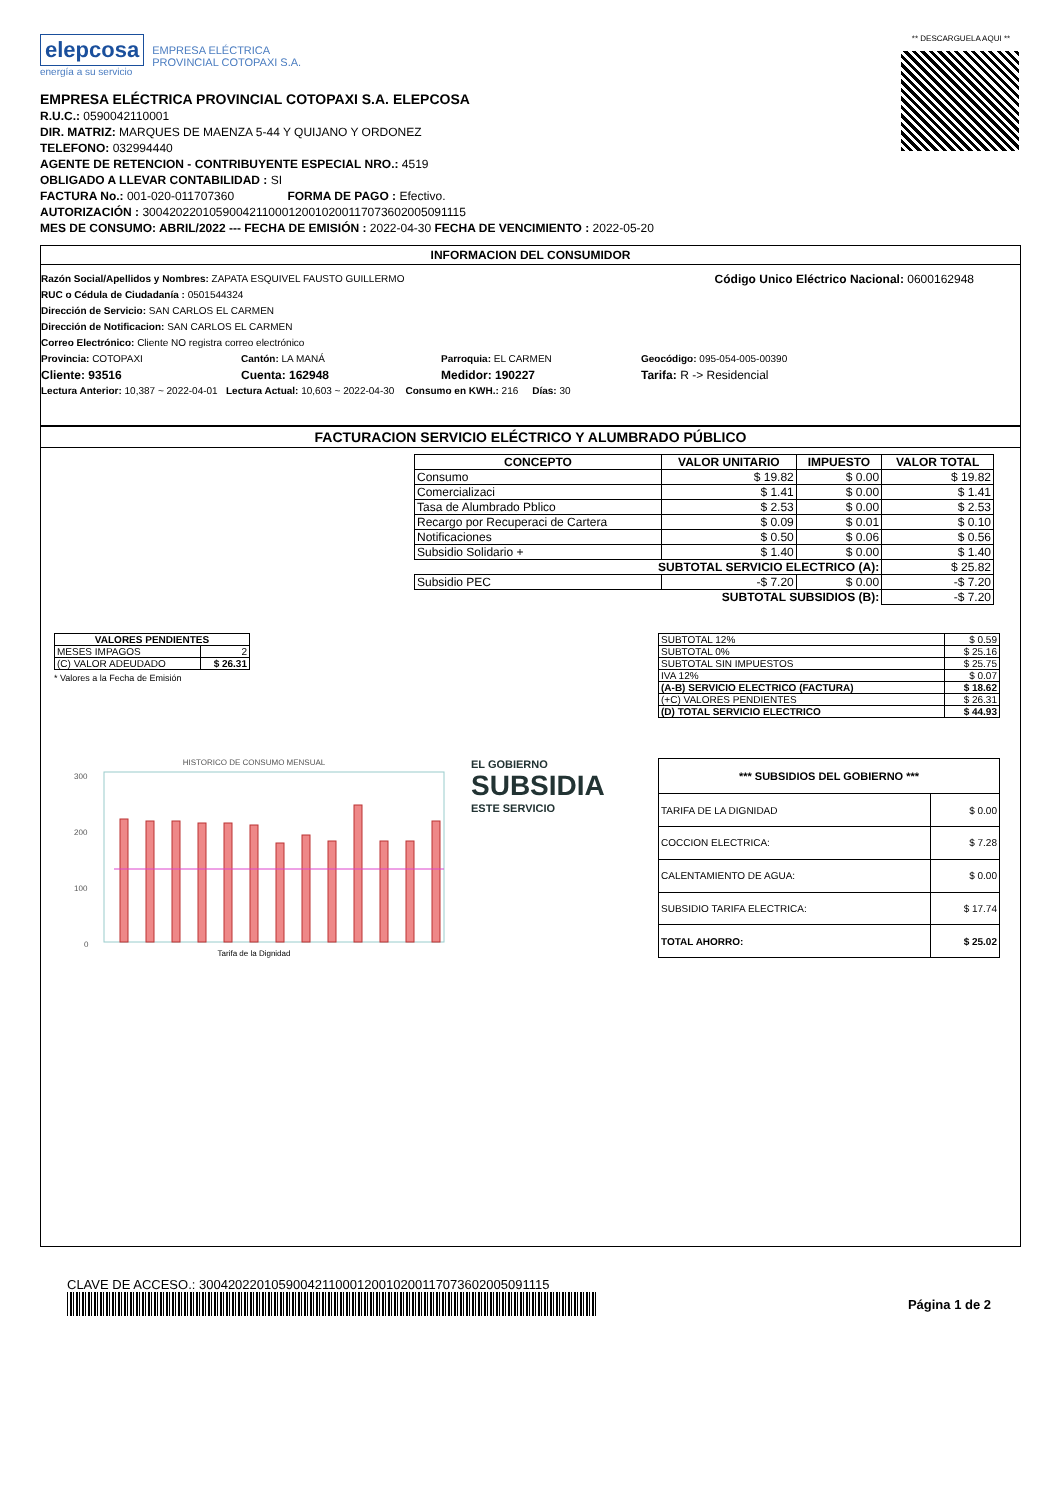elepcosa
energía a su servicio
EMPRESA ELÉCTRICA
PROVINCIAL COTOPAXI S.A.
EMPRESA ELÉCTRICA PROVINCIAL COTOPAXI S.A. ELEPCOSA
R.U.C.: 0590042110001
DIR. MATRIZ: MARQUES DE MAENZA 5-44 Y QUIJANO Y ORDONEZ
TELEFONO: 032994440
AGENTE DE RETENCION - CONTRIBUYENTE ESPECIAL NRO.: 4519
OBLIGADO A LLEVAR CONTABILIDAD : SI
FACTURA No.: 001-020-011707360 FORMA DE PAGO : Efectivo.
AUTORIZACIÓN : 3004202201059004211000120010200117073602005091115
MES DE CONSUMO: ABRIL/2022 --- FECHA DE EMISIÓN : 2022-04-30 FECHA DE VENCIMIENTO : 2022-05-20
** DESCARGUELA AQUI **
INFORMACION DEL CONSUMIDOR
Razón Social/Apellidos y Nombres: ZAPATA ESQUIVEL FAUSTO GUILLERMO Código Unico Eléctrico Nacional: 0600162948
RUC o Cédula de Ciudadanía : 0501544324
Dirección de Servicio: SAN CARLOS EL CARMEN
Dirección de Notificacion: SAN CARLOS EL CARMEN
Correo Electrónico: Cliente NO registra correo electrónico
Provincia: COTOPAXI Cantón: LA MANÁ Parroquia: EL CARMEN Geocódigo: 095-054-005-00390
Cliente: 93516 Cuenta: 162948 Medidor: 190227 Tarifa: R -> Residencial
Lectura Anterior: 10,387 ~ 2022-04-01 Lectura Actual: 10,603 ~ 2022-04-30 Consumo en KWH.: 216 Días: 30
FACTURACION SERVICIO ELÉCTRICO Y ALUMBRADO PÚBLICO
| CONCEPTO | VALOR UNITARIO | IMPUESTO | VALOR TOTAL |
| --- | --- | --- | --- |
| Consumo | $ 19.82 | $ 0.00 | $ 19.82 |
| Comercializaci | $ 1.41 | $ 0.00 | $ 1.41 |
| Tasa de Alumbrado Pblico | $ 2.53 | $ 0.00 | $ 2.53 |
| Recargo por Recuperaci de Cartera | $ 0.09 | $ 0.01 | $ 0.10 |
| Notificaciones | $ 0.50 | $ 0.06 | $ 0.56 |
| Subsidio Solidario + | $ 1.40 | $ 0.00 | $ 1.40 |
| SUBTOTAL SERVICIO ELECTRICO (A): | | | $ 25.82 |
| Subsidio PEC | -$ 7.20 | $ 0.00 | -$ 7.20 |
| SUBTOTAL SUBSIDIOS (B): | | | -$ 7.20 |
| VALORES PENDIENTES | |
| --- | --- |
| MESES IMPAGOS | 2 |
| (C) VALOR ADEUDADO | $ 26.31 |
* Valores a la Fecha de Emisión
| SUBTOTAL 12% | $ 0.59 |
| SUBTOTAL 0% | $ 25.16 |
| SUBTOTAL SIN IMPUESTOS | $ 25.75 |
| IVA 12% | $ 0.07 |
| (A-B) SERVICIO ELECTRICO (FACTURA) | $ 18.62 |
| (+C) VALORES PENDIENTES | $ 26.31 |
| (D) TOTAL SERVICIO ELECTRICO | $ 44.93 |
HISTORICO DE CONSUMO MENSUAL
300
200
100
0
Tarifa de la Dignidad
EL GOBIERNO
SUBSIDIA
ESTE SERVICIO
| *** SUBSIDIOS DEL GOBIERNO *** | |
| --- | --- |
| TARIFA DE LA DIGNIDAD | $ 0.00 |
| COCCION ELECTRICA: | $ 7.28 |
| CALENTAMIENTO DE AGUA: | $ 0.00 |
| SUBSIDIO TARIFA ELECTRICA: | $ 17.74 |
| TOTAL AHORRO: | $ 25.02 |
CLAVE DE ACCESO.: 3004202201059004211000120010200117073602005091115
Página 1 de 2